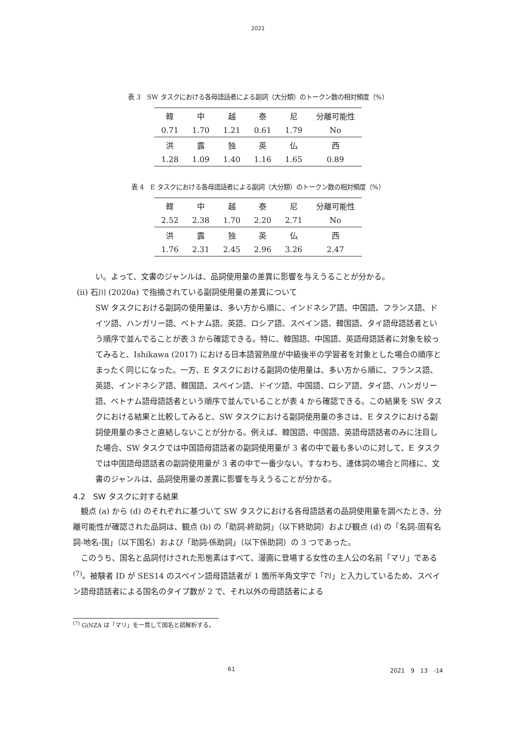2021
表 3　SW タスクにおける各母語話者による副詞（大分類）のトークン数の相対頻度（%）
| 韓 | 中 | 越 | 泰 | 尼 | 分離可能性 |
| 0.71 | 1.70 | 1.21 | 0.61 | 1.79 | No |
| 洪 | 露 | 独 | 英 | 仏 | 西 |
| 1.28 | 1.09 | 1.40 | 1.16 | 1.65 | 0.89 |
表 4　E タスクにおける各母語話者による副詞（大分類）のトークン数の相対頻度（%）
| 韓 | 中 | 越 | 泰 | 尼 | 分離可能性 |
| 2.52 | 2.38 | 1.70 | 2.20 | 2.71 | No |
| 洪 | 露 | 独 | 英 | 仏 | 西 |
| 1.76 | 2.31 | 2.45 | 2.96 | 3.26 | 2.47 |
い。よって、文書のジャンルは、品詞使用量の差異に影響を与えうることが分かる。
(ii) 石川 (2020a) で指摘されている副詞使用量の差異について
SW タスクにおける副詞の使用量は、多い方から順に、インドネシア語、中国語、フランス語、ドイツ語、ハンガリー語、ベトナム語、英語、ロシア語、スペイン語、韓国語、タイ語母語話者という順序で並んでることが表 3 から確認できる。特に、韓国語、中国語、英語母語話者に対象を絞ってみると、Ishikawa (2017) における日本語習熟度が中級後半の学習者を対象とした場合の順序とまったく同じになった。一方、E タスクにおける副詞の使用量は、多い方から順に、フランス語、英語、インドネシア語、韓国語、スペイン語、ドイツ語、中国語、ロシア語、タイ語、ハンガリー語、ベトナム語母語話者という順序で並んでいることが表 4 から確認できる。この結果を SW タスクにおける結果と比較してみると、SW タスクにおける副詞使用量の多さは、E タスクにおける副詞使用量の多さと直結しないことが分かる。例えば、韓国語、中国語、英語母語話者のみに注目した場合、SW タスクでは中国語母語話者の副詞使用量が 3 者の中で最も多いのに対して、E タスクでは中国語母語話者の副詞使用量が 3 者の中で一番少ない。すなわち、連体詞の場合と同様に、文書のジャンルは、品詞使用量の差異に影響を与えうることが分かる。
4.2　SW タスクに対する結果
　観点 (a) から (d) のそれぞれに基づいて SW タスクにおける各母語話者の品詞使用量を調べたとき、分離可能性が確認された品詞は、観点 (b) の「助詞-終助詞」（以下終助詞）および観点 (d) の「名詞-固有名詞-地名-国」（以下国名）および「助詞-係助詞」（以下係助詞）の 3 つであった。
　このうち、国名と品詞付けされた形態素はすべて、漫画に登場する女性の主人公の名前「マリ」である <sup>(7)</sup>。被験者 ID が SES14 のスペイン語母語話者が 1 箇所半角文字で「ﾏﾘ」と入力しているため、スペイン語母語話者による国名のタイプ数が 2 で、それ以外の母語話者による
<sup>(7)</sup> GiNZA は「マリ」を一貫して国名と誤解析する。
61 2021　9　13　-14